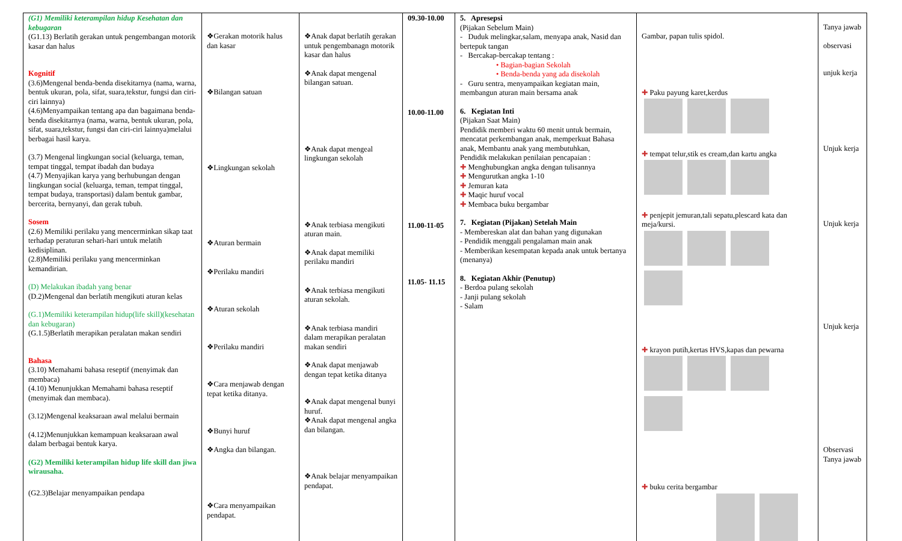| (G1) Memiliki keterampilan hidup Kesehatan dan kebugaran (G1.13) Berlatih gerakan untuk pengembangan motorik kasar dan halus Kognitif (3.6)Mengenal benda-benda disekitarnya (nama, warna, bentuk ukuran, pola, sifat, suara,tekstur, fungsi dan ciri-ciri lainnya) (4.6)Menyampaikan tentang apa dan bagaimana benda-benda disekitarnya (nama, warna, bentuk ukuran, pola, sifat, suara,tekstur, fungsi dan ciri-ciri lainnya)melalui berbagai hasil karya. (3.7) Mengenal lingkungan social (keluarga, teman, tempat tinggal, tempat ibadah dan budaya (4.7) Menyajikan karya yang berhubungan dengan lingkungan social (keluarga, teman, tempat tinggal, tempat budaya, transportasi) dalam bentuk gambar, bercerita, bernyanyi, dan gerak tubuh. Sosem (2.6) Memiliki perilaku yang mencerminkan sikap taat terhadap peraturan sehari-hari untuk melatih kedisiplinan. (2.8)Memiliki perilaku yang mencerminkan kemandirian. (D) Melakukan ibadah yang benar (D.2)Mengenal dan berlatih mengikuti aturan kelas (G.1)Memiliki keterampilan hidup(life skill)(kesehatan dan kebugaran) (G.1.5)Berlatih merapikan peralatan makan sendiri Bahasa (3.10) Memahami bahasa reseptif (menyimak dan membaca) (4.10) Menunjukkan Memahami bahasa reseptif (menyimak dan membaca). (3.12)Mengenal keaksaraan awal melalui bermain (4.12)Menunjukkan kemampuan keaksaraan awal dalam berbagai bentuk karya. (G2) Memiliki keterampilan hidup life skill dan jiwa wirausaha. (G2.3)Belajar menyampaikan pendapa | ❖Gerakan motorik halus dan kasar ❖Bilangan satuan ❖Lingkungan sekolah ❖Aturan bermain ❖Perilaku mandiri ❖Aturan sekolah ❖Perilaku mandiri ❖Cara menjawab dengan tepat ketika ditanya. ❖Bunyi huruf ❖Angka dan bilangan. ❖Cara menyampaikan pendapat. | ❖Anak dapat berlatih gerakan untuk pengembanagn motorik kasar dan halus ❖Anak dapat mengenal bilangan satuan. ❖Anak dapat mengeal lingkungan sekolah ❖Anak terbiasa mengikuti aturan main. ❖Anak dapat memiliki perilaku mandiri ❖Anak terbiasa mengikuti aturan sekolah. ❖Anak terbiasa mandiri dalam merapikan peralatan makan sendiri ❖Anak dapat menjawab dengan tepat ketika ditanya ❖Anak dapat mengenal bunyi huruf. ❖Anak dapat mengenal angka dan bilangan. ❖Anak belajar menyampaikan pendapat. | 09.30-10.00 10.00-11.00 11.00-11-05 11.05- 11.15 | 5. Apresepsi (Pijakan Sebelum Main) - Duduk melingkar,salam, menyapa anak, Nasid dan bertepuk tangan - Bercakap-bercakap tentang : • Bagian-bagian Sekolah • Benda-benda yang ada disekolah - Guru sentra, menyampaikan kegiatan main, membangun aturan main bersama anak 6. Kegiatan Inti (Pijakan Saat Main) Pendidik memberi waktu 60 menit untuk bermain, mencatat perkembangan anak, memperkuat Bahasa anak, Membantu anak yang membutuhkan, Pendidik melakukan penilaian pencapaian : ✚ Menghubungkan angka dengan tulisannya ✚ Mengurutkan angka 1-10 ✚ Jemuran kata ✚ Maqic huruf vocal ✚ Membaca buku bergambar 7. Kegiatan (Pijakan) Setelah Main - Membereskan alat dan bahan yang digunakan - Pendidik menggali pengalaman main anak - Memberikan kesempatan kepada anak untuk bertanya (menanya) 8. Kegiatan Akhir (Penutup) - Berdoa pulang sekolah - Janji pulang sekolah - Salam | Gambar, papan tulis spidol. ✚ Paku payung karet,kerdus ✚ tempat telur,stik es cream,dan kartu angka ✚ penjepit jemuran,tali sepatu,plescard kata dan meja/kursi. ✚ krayon putih,kertas HVS,kapas dan pewarna ✚ buku cerita bergambar | Tanya jawab observasi unjuk kerja Unjuk kerja Unjuk kerja Unjuk kerja Observasi Tanya jawab |